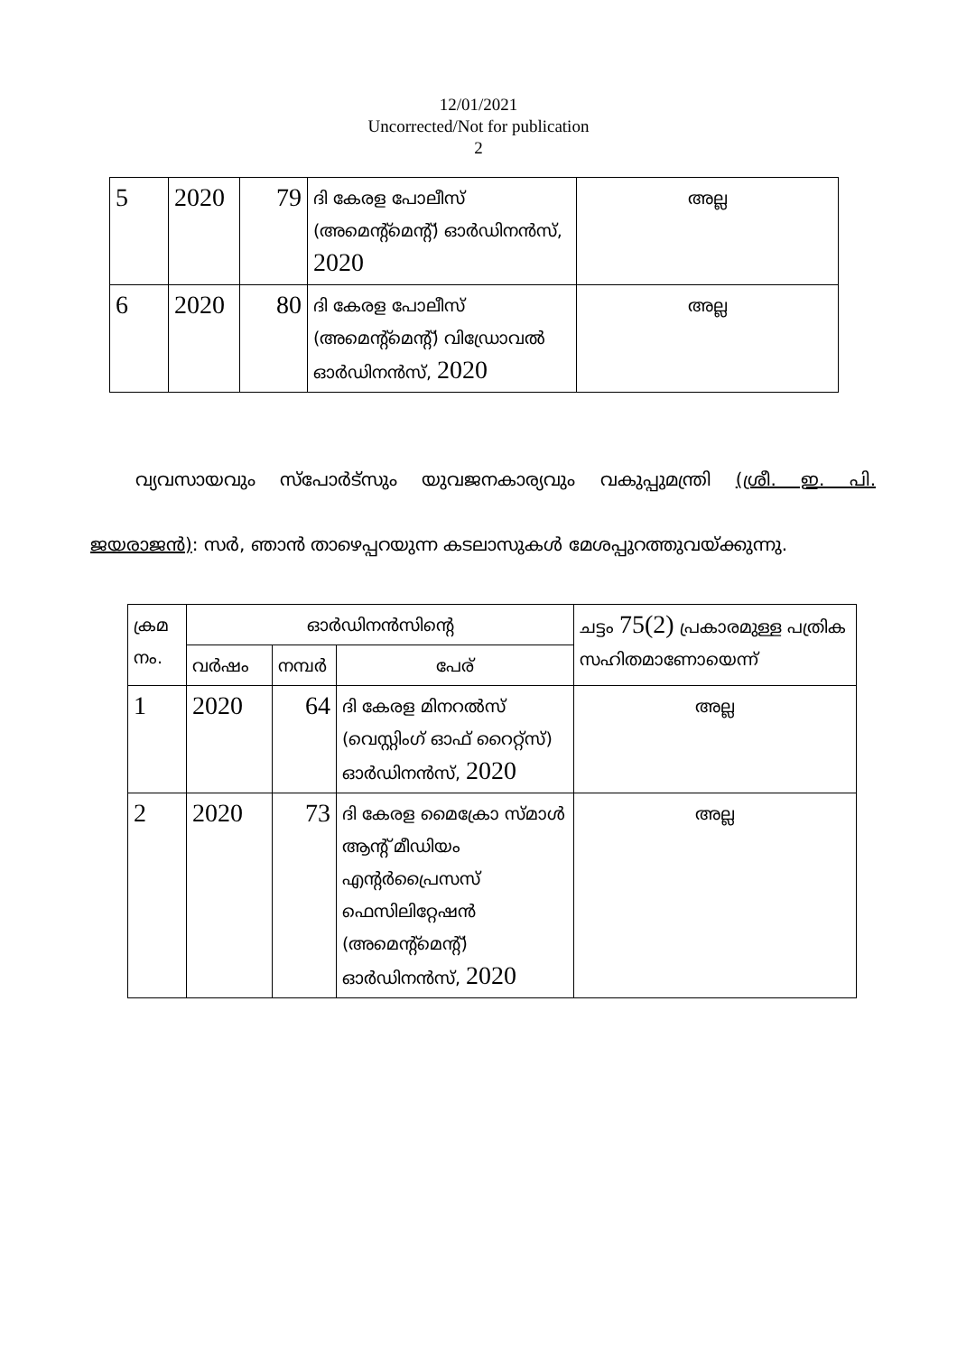12/01/2021
Uncorrected/Not for publication
2
| 5 | 2020 | 79 | ദി കേരള പോലീസ് (അമെന്റ്മെന്റ്) ഓർഡിനൻസ്, 2020 | അല്ല |
| 6 | 2020 | 80 | ദി കേരള പോലീസ് (അമെന്റ്മെന്റ്) വിഡ്രോവൽ ഓർഡിനൻസ്, 2020 | അല്ല |
വ്യവസായവും സ്പോർട്സും യുവജനകാര്യവും വകുപ്പുമന്ത്രി (ശ്രീ. ഇ. പി. ജയരാജൻ): സർ, ഞാൻ താഴെപ്പറയുന്ന കടലാസുകൾ മേശപ്പുറത്തുവയ്ക്കുന്നു.
| ക്രമ നം. | ഓർഡിനൻസിന്റെ | | | ചട്ടം 75(2) പ്രകാരമുള്ള പത്രിക സഹിതമാണോയെന്ന് |
| | വർഷം | നമ്പർ | പേര് | |
| 1 | 2020 | 64 | ദി കേരള മിനറൽസ് (വെസ്റ്റിംഗ് ഓഫ് റൈറ്റ്സ്) ഓർഡിനൻസ്, 2020 | അല്ല |
| 2 | 2020 | 73 | ദി കേരള മൈക്രോ സ്മാൾ ആന്റ് മീഡിയം എന്റർപ്രൈസസ് ഫെസിലിറ്റേഷൻ (അമെന്റ്മെന്റ്) ഓർഡിനൻസ്, 2020 | അല്ല |